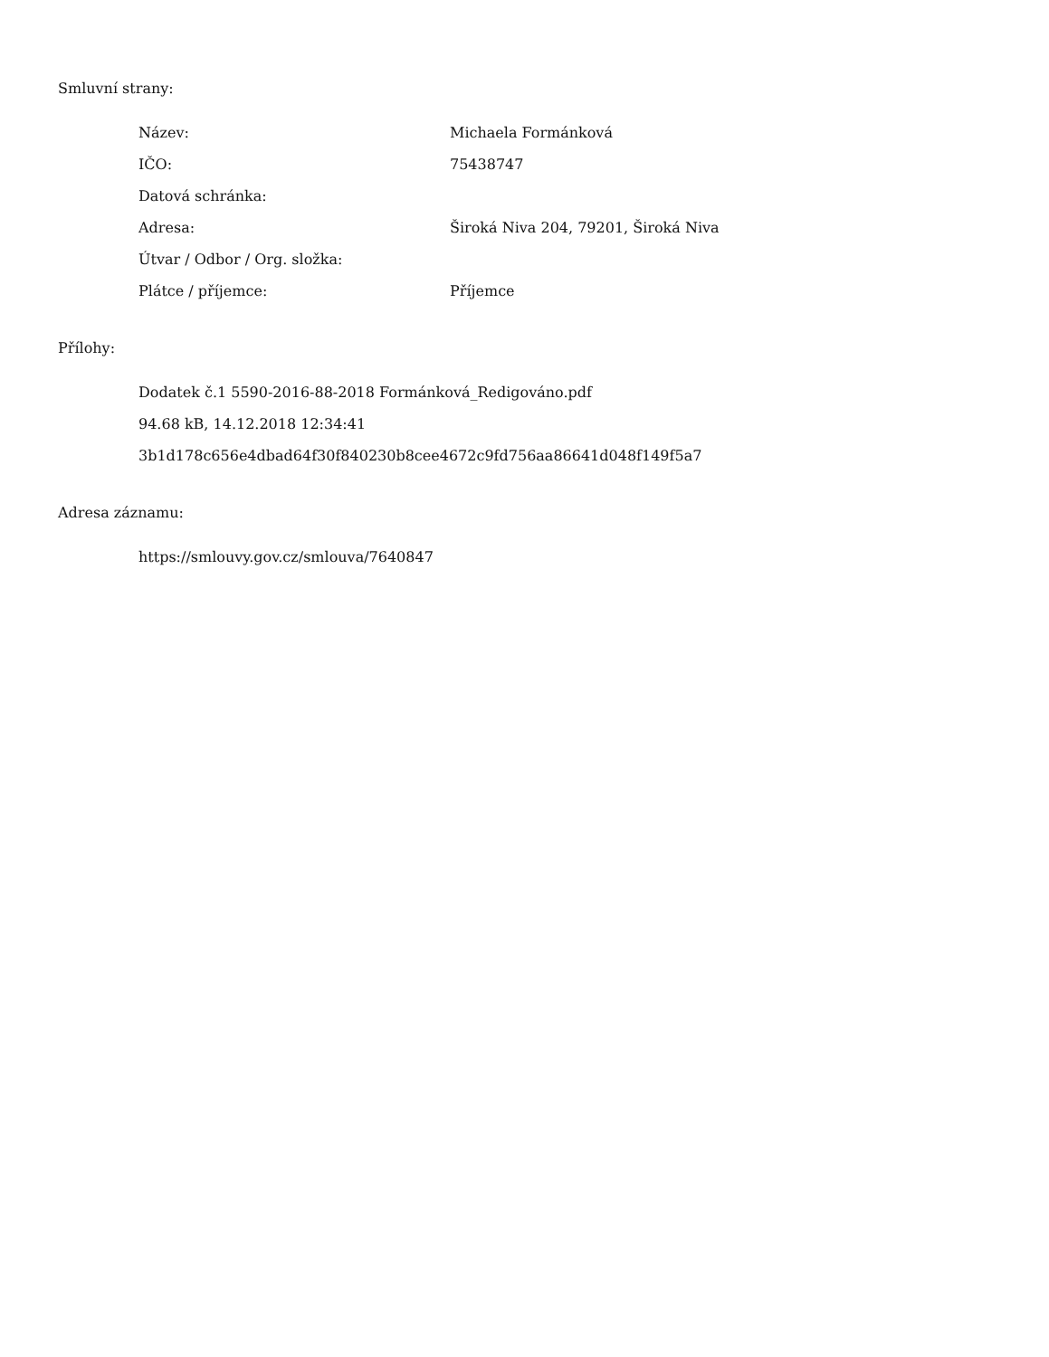Smluvní strany:
| Název: | Michaela Formánková |
| IČO: | 75438747 |
| Datová schránka: | |
| Adresa: | Široká Niva 204, 79201, Široká Niva |
| Útvar / Odbor / Org. složka: | |
| Plátce / příjemce: | Příjemce |
Přílohy:
Dodatek č.1 5590-2016-88-2018 Formánková_Redigováno.pdf
94.68 kB, 14.12.2018 12:34:41
3b1d178c656e4dbad64f30f840230b8cee4672c9fd756aa86641d048f149f5a7
Adresa záznamu:
https://smlouvy.gov.cz/smlouva/7640847